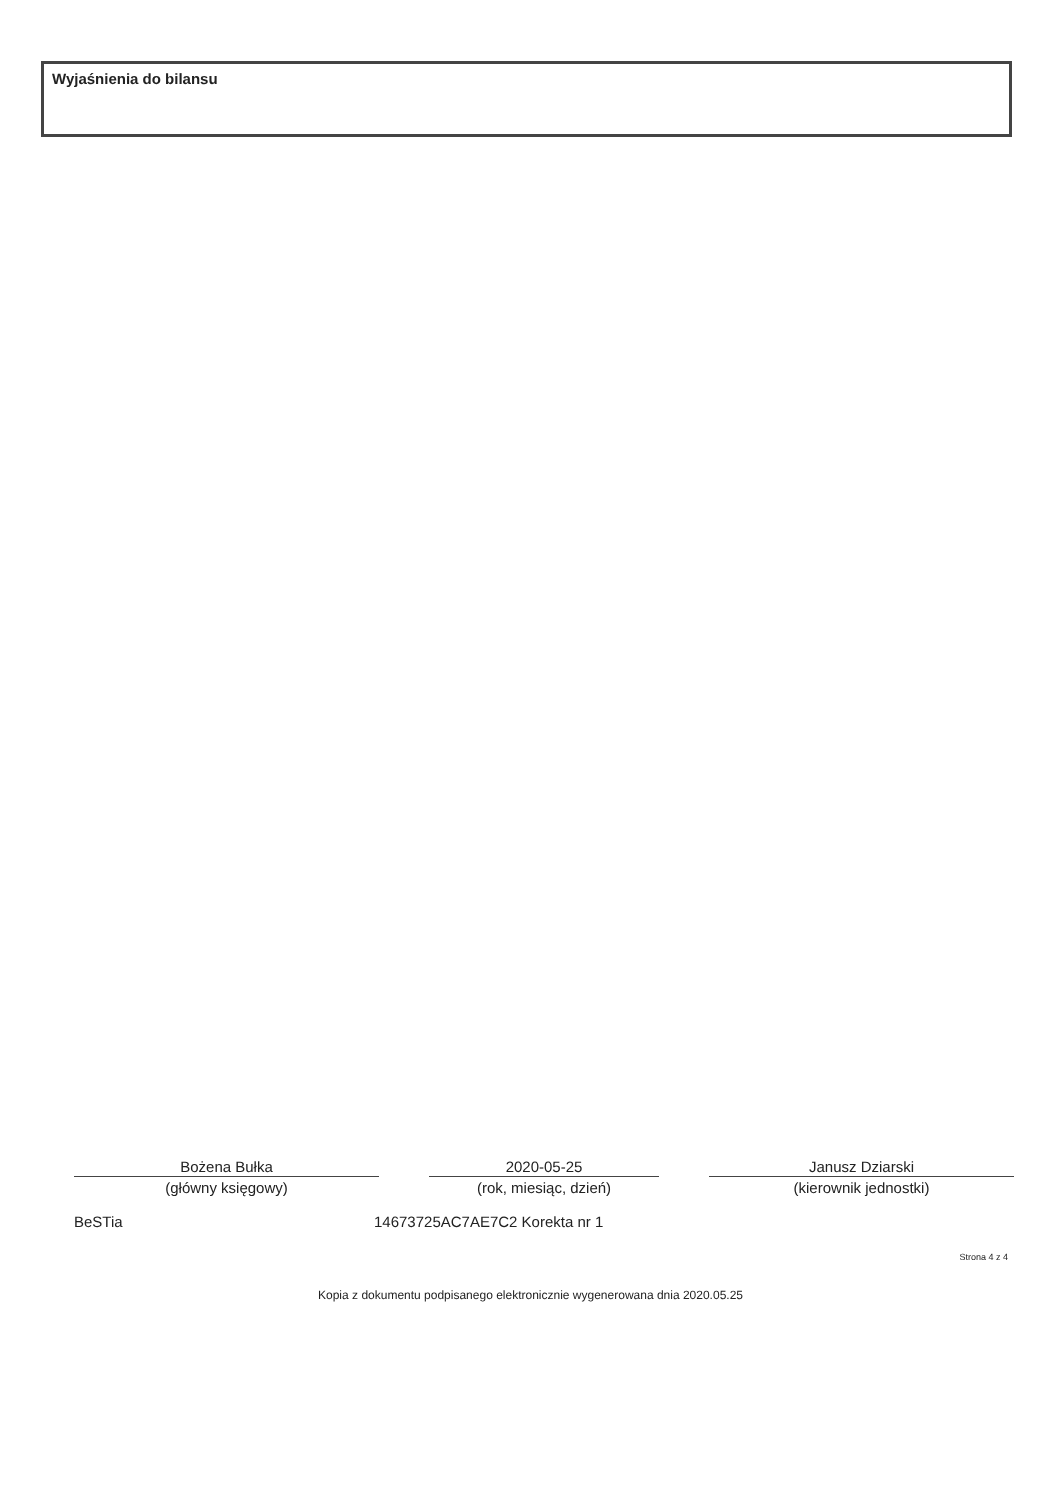Wyjaśnienia do bilansu
Bożena Bułka
(główny księgowy)
2020-05-25
(rok, miesiąc, dzień)
Janusz Dziarski
(kierownik jednostki)
BeSTia 14673725AC7AE7C2 Korekta nr 1
Strona 4 z 4
Kopia z dokumentu podpisanego elektronicznie wygenerowana dnia 2020.05.25